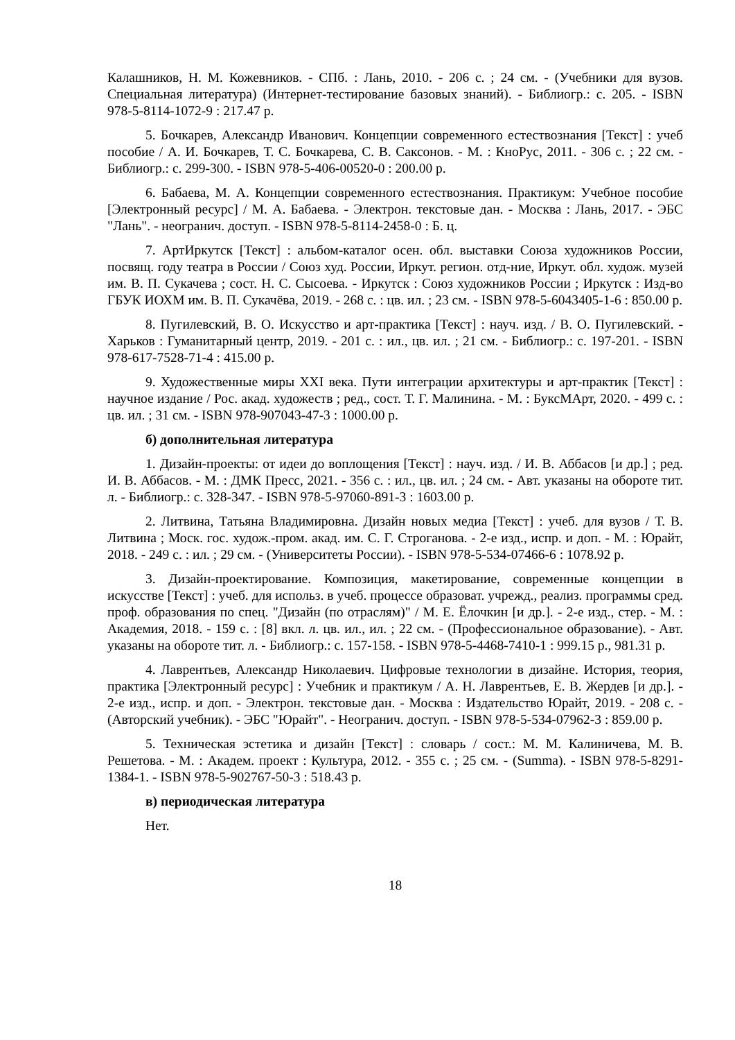Калашников, Н. М. Кожевников. - СПб. : Лань, 2010. - 206 с. ; 24 см. - (Учебники для вузов. Специальная литература) (Интернет-тестирование базовых знаний). - Библиогр.: с. 205. - ISBN 978-5-8114-1072-9 : 217.47 р.
5. Бочкарев, Александр Иванович. Концепции современного естествознания [Текст] : учеб пособие / А. И. Бочкарев, Т. С. Бочкарева, С. В. Саксонов. - М. : КноРус, 2011. - 306 с. ; 22 см. - Библиогр.: с. 299-300. - ISBN 978-5-406-00520-0 : 200.00 р.
6. Бабаева, М. А. Концепции современного естествознания. Практикум: Учебное пособие [Электронный ресурс] / М. А. Бабаева. - Электрон. текстовые дан. - Москва : Лань, 2017. - ЭБС "Лань". - неогранич. доступ. - ISBN 978-5-8114-2458-0 : Б. ц.
7. АртИркутск [Текст] : альбом-каталог осен. обл. выставки Союза художников России, посвящ. году театра в России / Союз худ. России, Иркут. регион. отд-ние, Иркут. обл. худож. музей им. В. П. Сукачева ; сост. Н. С. Сысоева. - Иркутск : Союз художников России ; Иркутск : Изд-во ГБУК ИОХМ им. В. П. Сукачёва, 2019. - 268 с. : цв. ил. ; 23 см. - ISBN 978-5-6043405-1-6 : 850.00 р.
8. Пугилевский, В. О. Искусство и арт-практика [Текст] : науч. изд. / В. О. Пугилевский. - Харьков : Гуманитарный центр, 2019. - 201 с. : ил., цв. ил. ; 21 см. - Библиогр.: с. 197-201. - ISBN 978-617-7528-71-4 : 415.00 р.
9. Художественные миры XXI века. Пути интеграции архитектуры и арт-практик [Текст] : научное издание / Рос. акад. художеств ; ред., сост. Т. Г. Малинина. - М. : БуксМАрт, 2020. - 499 с. : цв. ил. ; 31 см. - ISBN 978-907043-47-3 : 1000.00 р.
б) дополнительная литература
1. Дизайн-проекты: от идеи до воплощения [Текст] : науч. изд. / И. В. Аббасов [и др.] ; ред. И. В. Аббасов. - М. : ДМК Пресс, 2021. - 356 с. : ил., цв. ил. ; 24 см. - Авт. указаны на обороте тит. л. - Библиогр.: с. 328-347. - ISBN 978-5-97060-891-3 : 1603.00 р.
2. Литвина, Татьяна Владимировна. Дизайн новых медиа [Текст] : учеб. для вузов / Т. В. Литвина ; Моск. гос. худож.-пром. акад. им. С. Г. Строганова. - 2-е изд., испр. и доп. - М. : Юрайт, 2018. - 249 с. : ил. ; 29 см. - (Университеты России). - ISBN 978-5-534-07466-6 : 1078.92 р.
3. Дизайн-проектирование. Композиция, макетирование, современные концепции в искусстве [Текст] : учеб. для использ. в учеб. процессе образоват. учрежд., реализ. программы сред. проф. образования по спец. "Дизайн (по отраслям)" / М. Е. Ёлочкин [и др.]. - 2-е изд., стер. - М. : Академия, 2018. - 159 с. : [8] вкл. л. цв. ил., ил. ; 22 см. - (Профессиональное образование). - Авт. указаны на обороте тит. л. - Библиогр.: с. 157-158. - ISBN 978-5-4468-7410-1 : 999.15 р., 981.31 р.
4. Лаврентьев, Александр Николаевич. Цифровые технологии в дизайне. История, теория, практика [Электронный ресурс] : Учебник и практикум / А. Н. Лаврентьев, Е. В. Жердев [и др.]. - 2-е изд., испр. и доп. - Электрон. текстовые дан. - Москва : Издательство Юрайт, 2019. - 208 с. - (Авторский учебник). - ЭБС "Юрайт". - Неогранич. доступ. - ISBN 978-5-534-07962-3 : 859.00 р.
5. Техническая эстетика и дизайн [Текст] : словарь / сост.: М. М. Калиничева, М. В. Решетова. - М. : Академ. проект : Культура, 2012. - 355 с. ; 25 см. - (Summa). - ISBN 978-5-8291-1384-1. - ISBN 978-5-902767-50-3 : 518.43 р.
в) периодическая литература
Нет.
18